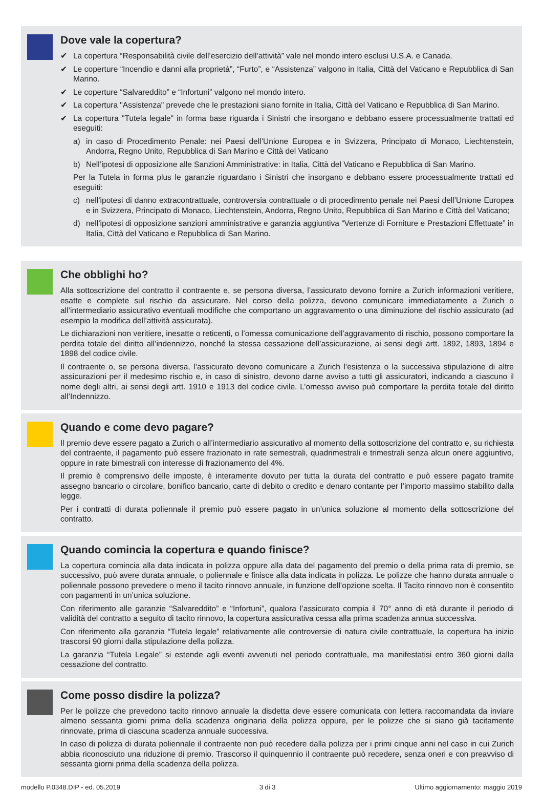Dove vale la copertura?
✔ La copertura “Responsabilità civile dell’esercizio dell’attività” vale nel mondo intero esclusi U.S.A. e Canada.
✔ Le coperture “Incendio e danni alla proprietà”, “Furto”, e “Assistenza” valgono in Italia, Città del Vaticano e Repubblica di San Marino.
✔ Le coperture “Salvareddito” e “Infortuni” valgono nel mondo intero.
✔ La copertura "Assistenza" prevede che le prestazioni siano fornite in Italia, Città del Vaticano e Repubblica di San Marino.
✔ La copertura "Tutela legale" in forma base riguarda i Sinistri che insorgano e debbano essere processualmente trattati ed eseguiti:
a) in caso di Procedimento Penale: nei Paesi dell’Unione Europea e in Svizzera, Principato di Monaco, Liechtenstein, Andorra, Regno Unito, Repubblica di San Marino e Città del Vaticano
b) Nell’ipotesi di opposizione alle Sanzioni Amministrative: in Italia, Città del Vaticano e Repubblica di San Marino.
Per la Tutela in forma plus le garanzie riguardano i Sinistri che insorgano e debbano essere processualmente trattati ed eseguiti:
c) nell’ipotesi di danno extracontrattuale, controversia contrattuale o di procedimento penale nei Paesi dell’Unione Europea e in Svizzera, Principato di Monaco, Liechtenstein, Andorra, Regno Unito, Repubblica di San Marino e Città del Vaticano;
d) nell’ipotesi di opposizione sanzioni amministrative e garanzia aggiuntiva “Vertenze di Forniture e Prestazioni Effettuate” in Italia, Città del Vaticano e Repubblica di San Marino.
Che obblighi ho?
Alla sottoscrizione del contratto il contraente e, se persona diversa, l’assicurato devono fornire a Zurich informazioni veritiere, esatte e complete sul rischio da assicurare. Nel corso della polizza, devono comunicare immediatamente a Zurich o all’intermediario assicurativo eventuali modifiche che comportano un aggravamento o una diminuzione del rischio assicurato (ad esempio la modifica dell’attività assicurata).
Le dichiarazioni non veritiere, inesatte o reticenti, o l’omessa comunicazione dell’aggravamento di rischio, possono comportare la perdita totale del diritto all’indennizzo, nonché la stessa cessazione dell’assicurazione, ai sensi degli artt. 1892, 1893, 1894 e 1898 del codice civile.
Il contraente o, se persona diversa, l’assicurato devono comunicare a Zurich l’esistenza o la successiva stipulazione di altre assicurazioni per il medesimo rischio e, in caso di sinistro, devono darne avviso a tutti gli assicuratori, indicando a ciascuno il nome degli altri, ai sensi degli artt. 1910 e 1913 del codice civile. L’omesso avviso può comportare la perdita totale del diritto all’Indennizzo.
Quando e come devo pagare?
Il premio deve essere pagato a Zurich o all’intermediario assicurativo al momento della sottoscrizione del contratto e, su richiesta del contraente, il pagamento può essere frazionato in rate semestrali, quadrimestrali e trimestrali senza alcun onere aggiuntivo, oppure in rate bimestrali con interesse di frazionamento del 4%.
Il premio è comprensivo delle imposte, è interamente dovuto per tutta la durata del contratto e può essere pagato tramite assegno bancario o circolare, bonifico bancario, carte di debito o credito e denaro contante per l’importo massimo stabilito dalla legge.
Per i contratti di durata poliennale il premio può essere pagato in un’unica soluzione al momento della sottoscrizione del contratto.
Quando comincia la copertura e quando finisce?
La copertura comincia alla data indicata in polizza oppure alla data del pagamento del premio o della prima rata di premio, se successivo, può avere durata annuale, o poliennale e finisce alla data indicata in polizza. Le polizze che hanno durata annuale o poliennale possono prevedere o meno il tacito rinnovo annuale, in funzione dell’opzione scelta. Il Tacito rinnovo non è consentito con pagamenti in un’unica soluzione.
Con riferimento alle garanzie “Salvareddito” e “Infortuni”, qualora l’assicurato compia il 70° anno di età durante il periodo di validità del contratto a seguito di tacito rinnovo, la copertura assicurativa cessa alla prima scadenza annua successiva.
Con riferimento alla garanzia “Tutela legale” relativamente alle controversie di natura civile contrattuale, la copertura ha inizio trascorsi 90 giorni dalla stipulazione della polizza.
La garanzia “Tutela Legale” si estende agli eventi avvenuti nel periodo contrattuale, ma manifestatisi entro 360 giorni dalla cessazione del contratto.
Come posso disdire la polizza?
Per le polizze che prevedono tacito rinnovo annuale la disdetta deve essere comunicata con lettera raccomandata da inviare almeno sessanta giorni prima della scadenza originaria della polizza oppure, per le polizze che si siano già tacitamente rinnovate, prima di ciascuna scadenza annuale successiva.
In caso di polizza di durata poliennale il contraente non può recedere dalla polizza per i primi cinque anni nel caso in cui Zurich abbia riconosciuto una riduzione di premio. Trascorso il quinquennio il contraente può recedere, senza oneri e con preavviso di sessanta giorni prima della scadenza della polizza.
modello P.0348.DIP - ed. 05.2019 3 di 3 Ultimo aggiornamento: maggio 2019